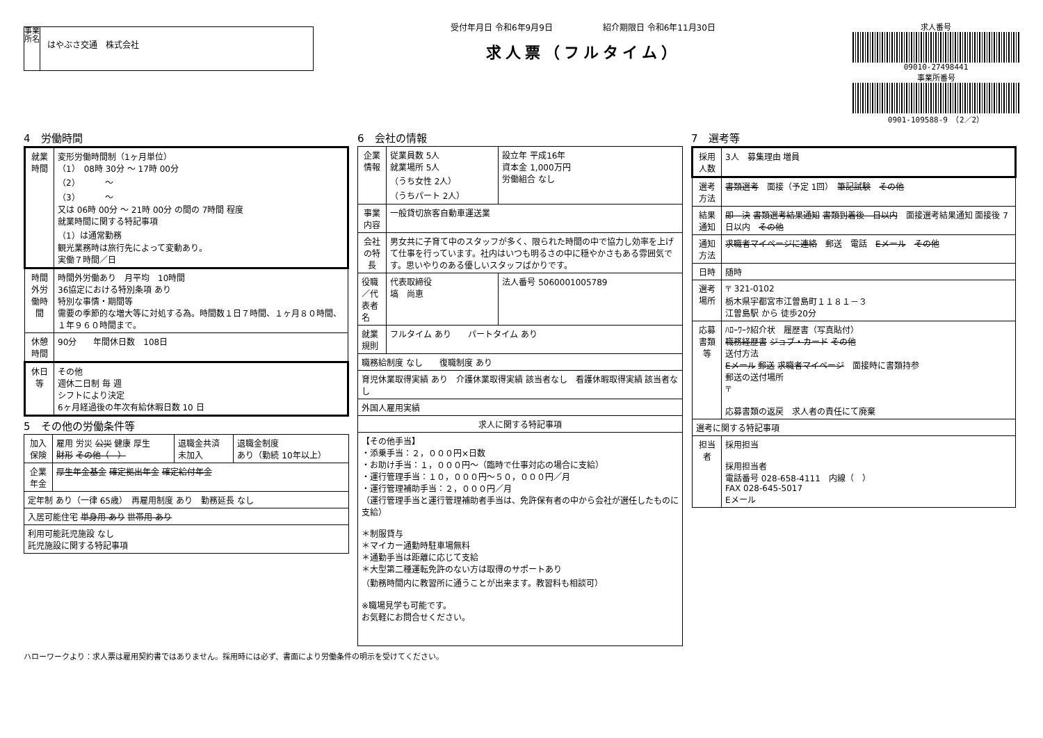事業所名
はやぶさ交通　株式会社
受付年月日 令和6年9月9日　　　　　　紹介期限日 令和6年11月30日
求人票（フルタイム）
求人番号
09010-27498441
事業所番号
0901-109588-9　（2／2）
4　労働時間
| 就業時間 | 変形労働時間制（1ヶ月単位） （1） 08時 30分 ～ 17時 00分 （2） ～ （3） ～ 又は 06時 00分 ～ 21時 00分 の間の 7時間 程度 就業時間に関する特記事項 （1）は通常勤務 観光業務時は旅行先によって変動あり。 実働７時間／日 |
| 時間外労働時間 | 時間外労働あり 月平均 10時間 36協定における特別条項 あり 特別な事情・期間等 需要の季節的な増大等に対処する為。時間数１日７時間、１ヶ月８０時間、１年９６０時間まで。 |
| 休憩時間 | 90分 年間休日数 108日 |
| 休日等 | その他 週休二日制 毎 週 シフトにより決定 6ヶ月経過後の年次有給休暇日数 10 日 |
5　その他の労働条件等
| 加入保険 | 雇用 労災 公災 健康 厚生 財形 その他（ ） | 退職金共済 未加入 | 退職金制度 あり（勤続 10年以上） |
| 企業年金 | 厚生年金基金 確定拠出年金 確定給付年金 | | |
| 定年制 あり（一律 65歳） 再雇用制度 あり 勤務延長 なし | | | |
| 入居可能住宅 単身用 あり 世帯用 あり | | | |
| 利用可能託児施設 なし 託児施設に関する特記事項 | | | |
6　会社の情報
| 企業情報 | 従業員数 5人 就業場所 5人 （うち女性 2人） （うちパート 2人） | 設立年 平成16年 資本金 1,000万円 労働組合 なし |
| 事業内容 | 一般貸切旅客自動車運送業 | |
| 会社の特長 | 男女共に子育て中のスタッフが多く、限られた時間の中で協力し効率を上げて仕事を行っています。社内はいつも明るさの中に穏やかさもある雰囲気です。思いやりのある優しいスタッフばかりです。 | |
| 役職／代表者名 | 代表取締役 塙 尚恵 | 法人番号 5060001005789 |
| 就業規則 | フルタイム あり パートタイム あり | |
| 職務給制度 なし 復職制度 あり | | |
| 育児休業取得実績 あり 介護休業取得実績 該当者なし 看護休暇取得実績 該当者なし | | |
| 外国人雇用実績 | | |
| 求人に関する特記事項 | | |
| 【その他手当】 ・添乗手当：２，０００円×日数 ・お助け手当：１，０００円～（臨時で仕事対応の場合に支給） ・運行管理手当：１０，０００円～５０，０００円／月 ・運行管理補助手当：２，０００円／月 （運行管理手当と運行管理補助者手当は、免許保有者の中から会社が選任したものに支給） ＊制服貸与 ＊マイカー通勤時駐車場無料 ＊通勤手当は距離に応じて支給 ＊大型第二種運転免許のない方は取得のサポートあり （勤務時間内に教習所に通うことが出来ます。教習料も相談可） ※職場見学も可能です。 お気軽にお問合せください。 | | |
7　選考等
| 採用人数 | 3人 募集理由 増員 |
| 選考方法 | 書類選考 面接（予定 1回） 筆記試験 その他 |
| 結果通知 | 即 決 書類選考結果通知 書類到着後 日以内 面接選考結果通知 面接後 7日以内 その他 |
| 通知方法 | 求職者マイページに連絡 郵送 電話 Eメール その他 |
| 日時 | 随時 |
| 選考場所 | 〒 321-0102 栃木県宇都宮市江曽島町１１８１－３ 江曽島駅 から 徒歩20分 |
| 応募書類等 | ﾊﾛｰﾜｰｸ紹介状 履歴書（写真貼付） 職務経歴書 ジョブ・カード その他 送付方法 Eメール 郵送 求職者マイページ 面接時に書類持参 郵送の送付場所 〒 応募書類の返戻 求人者の責任にて廃棄 |
| 選考に関する特記事項 | |
| 担当者 | 採用担当 採用担当者 電話番号 028-658-4111 内線（ ） FAX 028-645-5017 Eメール |
ハローワークより：求人票は雇用契約書ではありません。採用時には必ず、書面により労働条件の明示を受けてください。